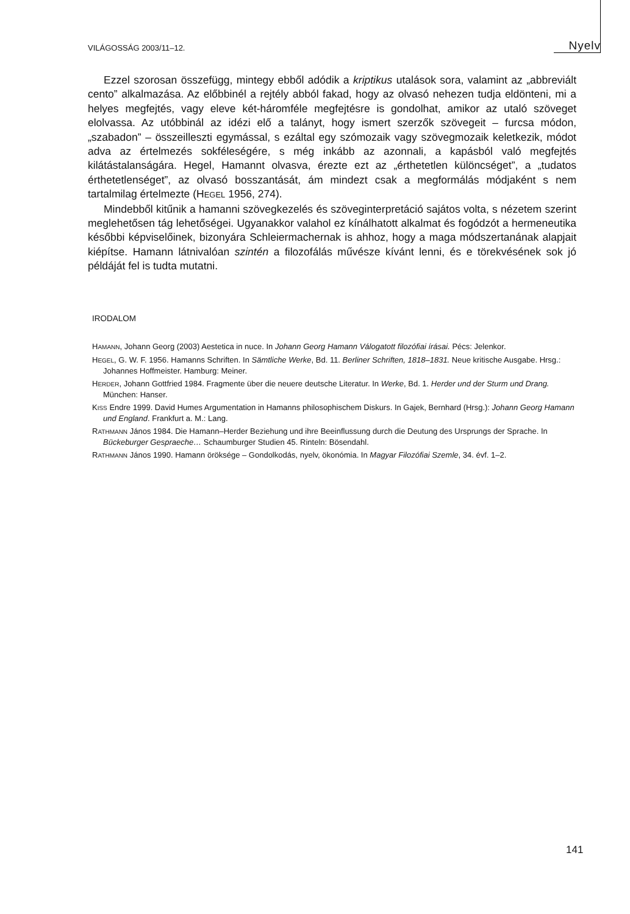VILÁGOSSÁG 2003/11–12. Nyelv
Ezzel szorosan összefügg, mintegy ebből adódik a kriptikus utalások sora, valamint az „abbreviált cento” alkalmazása. Az előbbinél a rejtély abból fakad, hogy az olvasó nehezen tudja eldönteni, mi a helyes megfejtés, vagy eleve két-háromféle megfejtésre is gondolhat, amikor az utaló szöveget elolvassa. Az utóbbinál az idézi elő a talányt, hogy ismert szerzők szövegeit – furcsa módon, „szabadon” – összeilleszti egymással, s ezáltal egy szómozaik vagy szövegmozaik keletkezik, módot adva az értelmezés sokféleségére, s még inkább az azonnali, a kapásból való megfejtés kilátástalanságára. Hegel, Hamannt olvasva, érezte ezt az „érthetetlen különcséget”, a „tudatos érthetetlenséget”, az olvasó bosszantását, ám mindezt csak a megformálás módjaként s nem tartalmilag értelmezte (HEGEL 1956, 274).
Mindebből kitűnik a hamanni szövegkezelés és szöveginterpretáció sajátos volta, s nézetem szerint meglehetősen tág lehetőségei. Ugyanakkor valahol ez kínálhatott alkalmat és fogódzót a hermeneutika későbbi képviselőinek, bizonyára Schleiermachernak is ahhoz, hogy a maga módszertanának alapjait kiépítse. Hamann látnivalóan szintén a filozofálás művésze kívánt lenni, és e törekvésének sok jó példáját fel is tudta mutatni.
IRODALOM
HAMANN, Johann Georg (2003) Aestetica in nuce. In Johann Georg Hamann Válogatott filozófiai írásai. Pécs: Jelenkor.
HEGEL, G. W. F. 1956. Hamanns Schriften. In Sämtliche Werke, Bd. 11. Berliner Schriften, 1818–1831. Neue kritische Ausgabe. Hrsg.: Johannes Hoffmeister. Hamburg: Meiner.
HERDER, Johann Gottfried 1984. Fragmente über die neuere deutsche Literatur. In Werke, Bd. 1. Herder und der Sturm und Drang. München: Hanser.
KISS Endre 1999. David Humes Argumentation in Hamanns philosophischem Diskurs. In Gajek, Bernhard (Hrsg.): Johann Georg Hamann und England. Frankfurt a. M.: Lang.
RATHMANN János 1984. Die Hamann–Herder Beziehung und ihre Beeinflussung durch die Deutung des Ursprungs der Sprache. In Bückeburger Gespraeche… Schaumburger Studien 45. Rinteln: Bösendahl.
RATHMANN János 1990. Hamann öröksége – Gondolkodás, nyelv, ökonómia. In Magyar Filozófiai Szemle, 34. évf. 1–2.
141